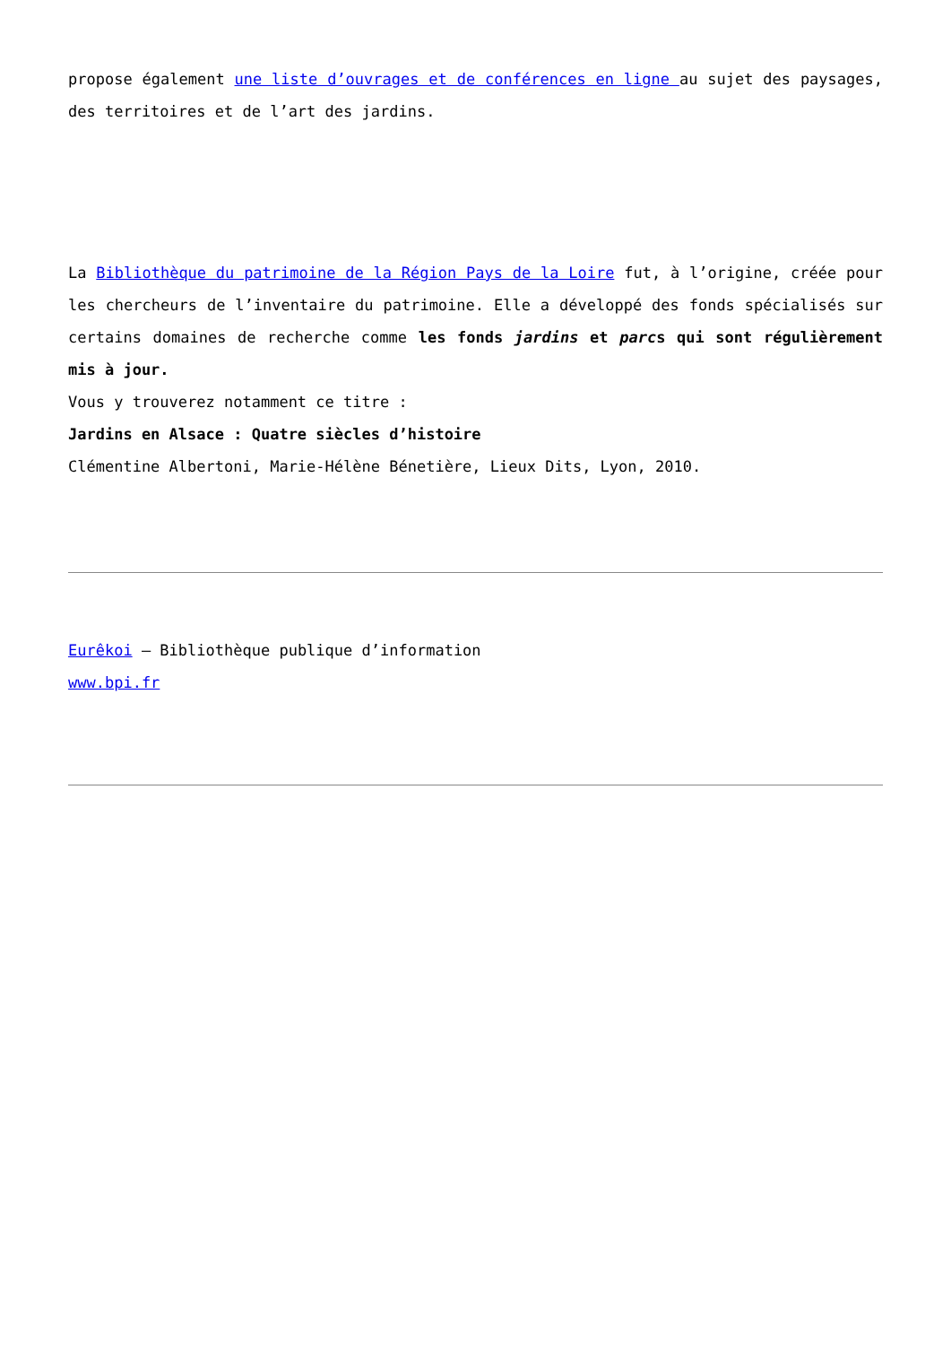propose également une liste d’ouvrages et de conférences en ligne au sujet des paysages, des territoires et de l’art des jardins.
La Bibliothèque du patrimoine de la Région Pays de la Loire fut, à l’origine, créée pour les chercheurs de l’inventaire du patrimoine. Elle a développé des fonds spécialisés sur certains domaines de recherche comme les fonds jardins et parcs qui sont régulièrement mis à jour.
Vous y trouverez notamment ce titre :
Jardins en Alsace : Quatre siècles d’histoire
Clémentine Albertoni, Marie-Hélène Bénetière, Lieux Dits, Lyon, 2010.
Eurêkoi – Bibliothèque publique d’information
www.bpi.fr